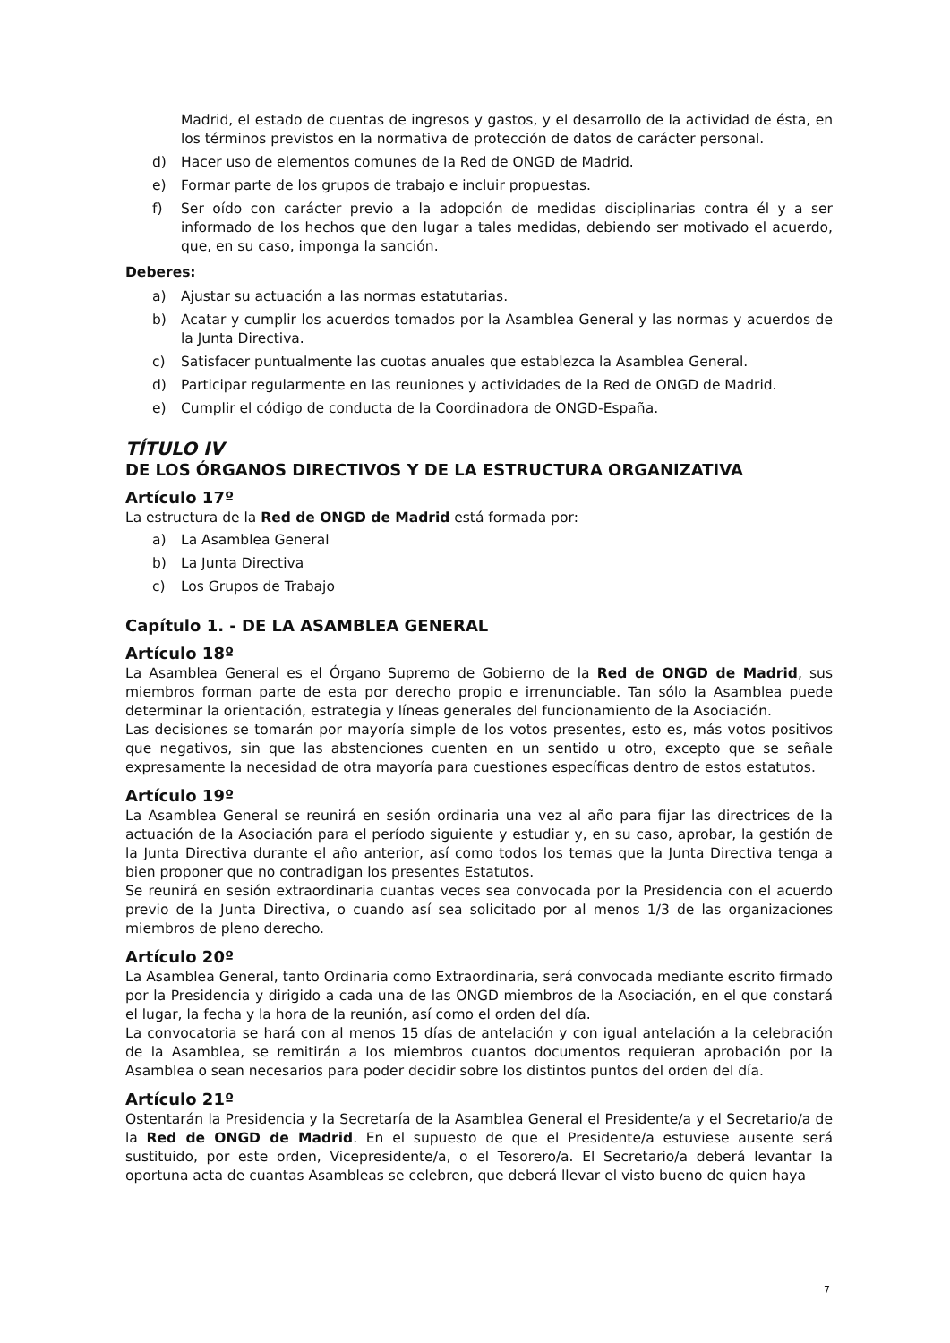Madrid, el estado de cuentas de ingresos y gastos, y el desarrollo de la actividad de ésta, en los términos previstos en la normativa de protección de datos de carácter personal.
d) Hacer uso de elementos comunes de la Red de ONGD de Madrid.
e) Formar parte de los grupos de trabajo e incluir propuestas.
f) Ser oído con carácter previo a la adopción de medidas disciplinarias contra él y a ser informado de los hechos que den lugar a tales medidas, debiendo ser motivado el acuerdo, que, en su caso, imponga la sanción.
Deberes:
a) Ajustar su actuación a las normas estatutarias.
b) Acatar y cumplir los acuerdos tomados por la Asamblea General y las normas y acuerdos de la Junta Directiva.
c) Satisfacer puntualmente las cuotas anuales que establezca la Asamblea General.
d) Participar regularmente en las reuniones y actividades de la Red de ONGD de Madrid.
e) Cumplir el código de conducta de la Coordinadora de ONGD-España.
TÍTULO IV
DE LOS ÓRGANOS DIRECTIVOS Y DE LA ESTRUCTURA ORGANIZATIVA
Artículo 17º
La estructura de la Red de ONGD de Madrid está formada por:
a) La Asamblea General
b) La Junta Directiva
c) Los Grupos de Trabajo
Capítulo 1. - DE LA ASAMBLEA GENERAL
Artículo 18º
La Asamblea General es el Órgano Supremo de Gobierno de la Red de ONGD de Madrid, sus miembros forman parte de esta por derecho propio e irrenunciable. Tan sólo la Asamblea puede determinar la orientación, estrategia y líneas generales del funcionamiento de la Asociación.
Las decisiones se tomarán por mayoría simple de los votos presentes, esto es, más votos positivos que negativos, sin que las abstenciones cuenten en un sentido u otro, excepto que se señale expresamente la necesidad de otra mayoría para cuestiones específicas dentro de estos estatutos.
Artículo 19º
La Asamblea General se reunirá en sesión ordinaria una vez al año para fijar las directrices de la actuación de la Asociación para el período siguiente y estudiar y, en su caso, aprobar, la gestión de la Junta Directiva durante el año anterior, así como todos los temas que la Junta Directiva tenga a bien proponer que no contradigan los presentes Estatutos.
Se reunirá en sesión extraordinaria cuantas veces sea convocada por la Presidencia con el acuerdo previo de la Junta Directiva, o cuando así sea solicitado por al menos 1/3 de las organizaciones miembros de pleno derecho.
Artículo 20º
La Asamblea General, tanto Ordinaria como Extraordinaria, será convocada mediante escrito firmado por la Presidencia y dirigido a cada una de las ONGD miembros de la Asociación, en el que constará el lugar, la fecha y la hora de la reunión, así como el orden del día.
La convocatoria se hará con al menos 15 días de antelación y con igual antelación a la celebración de la Asamblea, se remitirán a los miembros cuantos documentos requieran aprobación por la Asamblea o sean necesarios para poder decidir sobre los distintos puntos del orden del día.
Artículo 21º
Ostentarán la Presidencia y la Secretaría de la Asamblea General el Presidente/a y el Secretario/a de la Red de ONGD de Madrid. En el supuesto de que el Presidente/a estuviese ausente será sustituido, por este orden, Vicepresidente/a, o el Tesorero/a. El Secretario/a deberá levantar la oportuna acta de cuantas Asambleas se celebren, que deberá llevar el visto bueno de quien haya
7